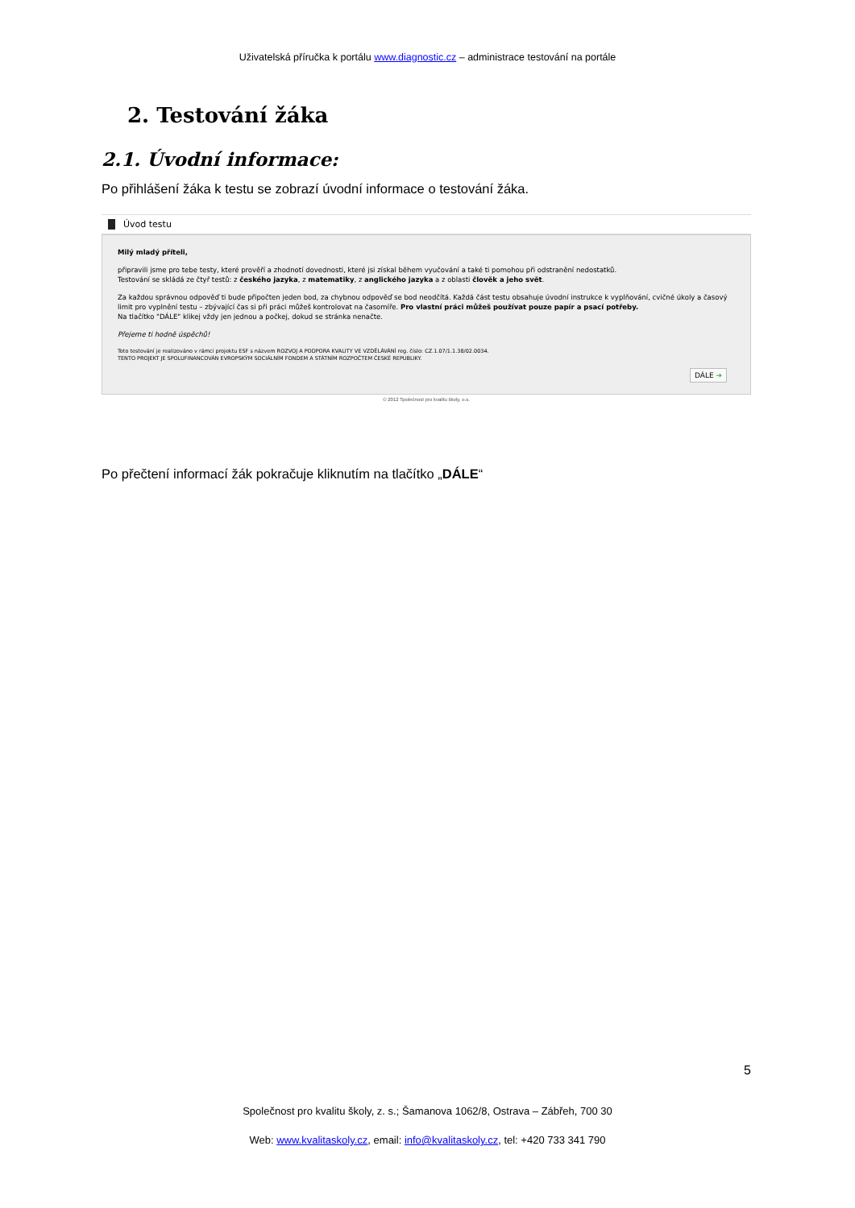Uživatelská příručka k portálu www.diagnostic.cz – administrace testování na portále
2. Testování žáka
2.1. Úvodní informace:
Po přihlášení žáka k testu se zobrazí úvodní informace o testování žáka.
Úvod testu
Milý mladý příteli,
připravili jsme pro tebe testy, které prověří a zhodnotí dovednosti, které jsi získal během vyučování a také ti pomohou při odstranění nedostatků.
Testování se skládá ze čtyř testů: z českého jazyka, z matematiky, z anglického jazyka a z oblasti člověk a jeho svět.
Za každou správnou odpověď ti bude připočten jeden bod, za chybnou odpověď se bod neodčítá. Každá část testu obsahuje úvodní instrukce k vyplňování, cvičné úkoly a časový limit pro vyplnění testu – zbývající čas si při práci můžeš kontrolovat na časomíře. Pro vlastní práci můžeš používat pouze papír a psací potřeby.
Na tlačítko "DÁLE" klikej vždy jen jednou a počkej, dokud se stránka nenačte.
Přejeme ti hodně úspěchů!
Toto testování je realizováno v rámci projektu ESF s názvem ROZVOJ A PODPORA KVALITY VE VZDĚLÁVÁNÍ reg. číslo: CZ.1.07/1.1.38/02.0034.
TENTO PROJEKT JE SPOLUFINANCOVÁN EVROPSKÝM SOCIÁLNÍM FONDEM A STÁTNÍM ROZPOČTEM ČESKÉ REPUBLIKY.
DÁLE ➔
© 2012 Společnost pro kvalitu školy, o.s.
Po přečtení informací žák pokračuje kliknutím na tlačítko „DÁLE“
5
Společnost pro kvalitu školy, z. s.; Šamanova 1062/8, Ostrava – Zábřeh, 700 30
Web: www.kvalitaskoly.cz, email: info@kvalitaskoly.cz, tel: +420 733 341 790